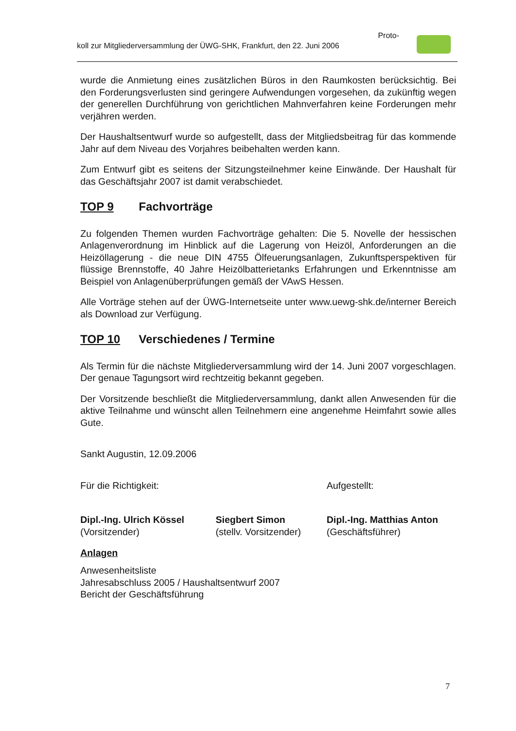Proto-
koll zur Mitgliederversammlung der ÜWG-SHK, Frankfurt, den 22. Juni 2006
wurde die Anmietung eines zusätzlichen Büros in den Raumkosten berücksichtig. Bei den Forderungsverlusten sind geringere Aufwendungen vorgesehen, da zukünftig wegen der generellen Durchführung von gerichtlichen Mahnverfahren keine Forderungen mehr verjähren werden.
Der Haushaltsentwurf wurde so aufgestellt, dass der Mitgliedsbeitrag für das kommende Jahr auf dem Niveau des Vorjahres beibehalten werden kann.
Zum Entwurf gibt es seitens der Sitzungsteilnehmer keine Einwände. Der Haushalt für das Geschäftsjahr 2007 ist damit verabschiedet.
TOP 9 Fachvorträge
Zu folgenden Themen wurden Fachvorträge gehalten: Die 5. Novelle der hessischen Anlagenverordnung im Hinblick auf die Lagerung von Heizöl, Anforderungen an die Heizöllagerung - die neue DIN 4755 Ölfeuerungsanlagen, Zukunftsperspektiven für flüssige Brennstoffe, 40 Jahre Heizölbatterietanks Erfahrungen und Erkenntnisse am Beispiel von Anlagenüberprüfungen gemäß der VAwS Hessen.
Alle Vorträge stehen auf der ÜWG-Internetseite unter www.uewg-shk.de/interner Bereich als Download zur Verfügung.
TOP 10 Verschiedenes / Termine
Als Termin für die nächste Mitgliederversammlung wird der 14. Juni 2007 vorgeschlagen. Der genaue Tagungsort wird rechtzeitig bekannt gegeben.
Der Vorsitzende beschließt die Mitgliederversammlung, dankt allen Anwesenden für die aktive Teilnahme und wünscht allen Teilnehmern eine angenehme Heimfahrt sowie alles Gute.
Sankt Augustin, 12.09.2006
Für die Richtigkeit:
Dipl.-Ing. Ulrich Kössel
(Vorsitzender)
Siegbert Simon
(stellv. Vorsitzender)
Aufgestellt:
Dipl.-Ing. Matthias Anton
(Geschäftsführer)
Anlagen
Anwesenheitsliste
Jahresabschluss 2005 / Haushaltsentwurf 2007
Bericht der Geschäftsführung
7